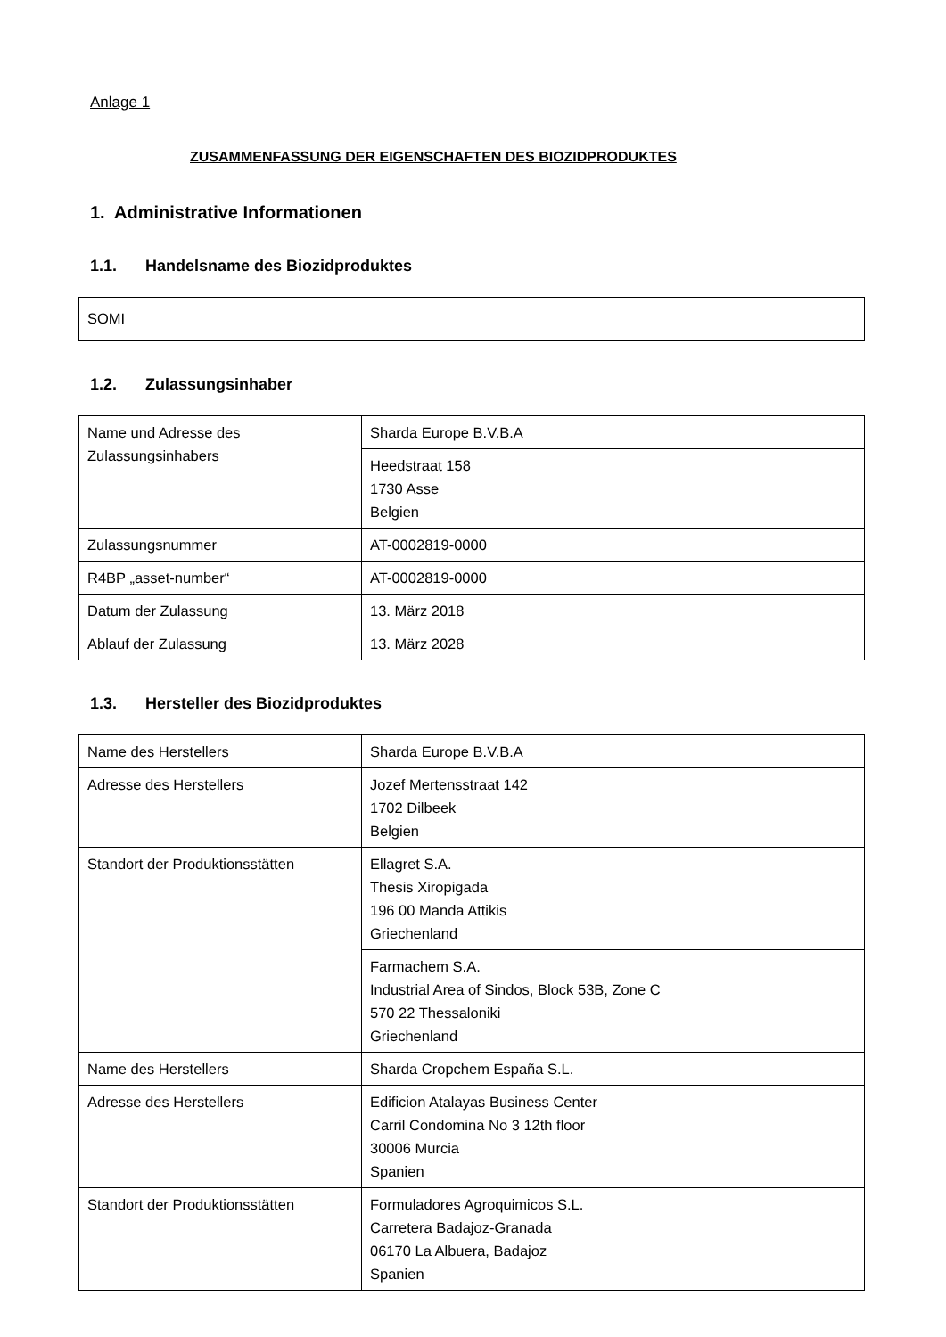Anlage 1
ZUSAMMENFASSUNG DER EIGENSCHAFTEN DES BIOZIDPRODUKTES
1. Administrative Informationen
1.1. Handelsname des Biozidproduktes
SOMI
1.2. Zulassungsinhaber
| Name und Adresse des Zulassungsinhabers | Sharda Europe B.V.B.A |
| | Heedstraat 158 1730 Asse Belgien |
| Zulassungsnummer | AT-0002819-0000 |
| R4BP „asset-number“ | AT-0002819-0000 |
| Datum der Zulassung | 13. März 2018 |
| Ablauf der Zulassung | 13. März 2028 |
1.3. Hersteller des Biozidproduktes
| Name des Herstellers | Sharda Europe B.V.B.A |
| Adresse des Herstellers | Jozef Mertensstraat 142 1702 Dilbeek Belgien |
| Standort der Produktionsstätten | Ellagret S.A. Thesis Xiropigada 196 00 Manda Attikis Griechenland |
| | Farmachem S.A. Industrial Area of Sindos, Block 53B, Zone C 570 22 Thessaloniki Griechenland |
| Name des Herstellers | Sharda Cropchem España S.L. |
| Adresse des Herstellers | Edificion Atalayas Business Center Carril Condomina No 3 12th floor 30006 Murcia Spanien |
| Standort der Produktionsstätten | Formuladores Agroquimicos S.L. Carretera Badajoz-Granada 06170 La Albuera, Badajoz Spanien |